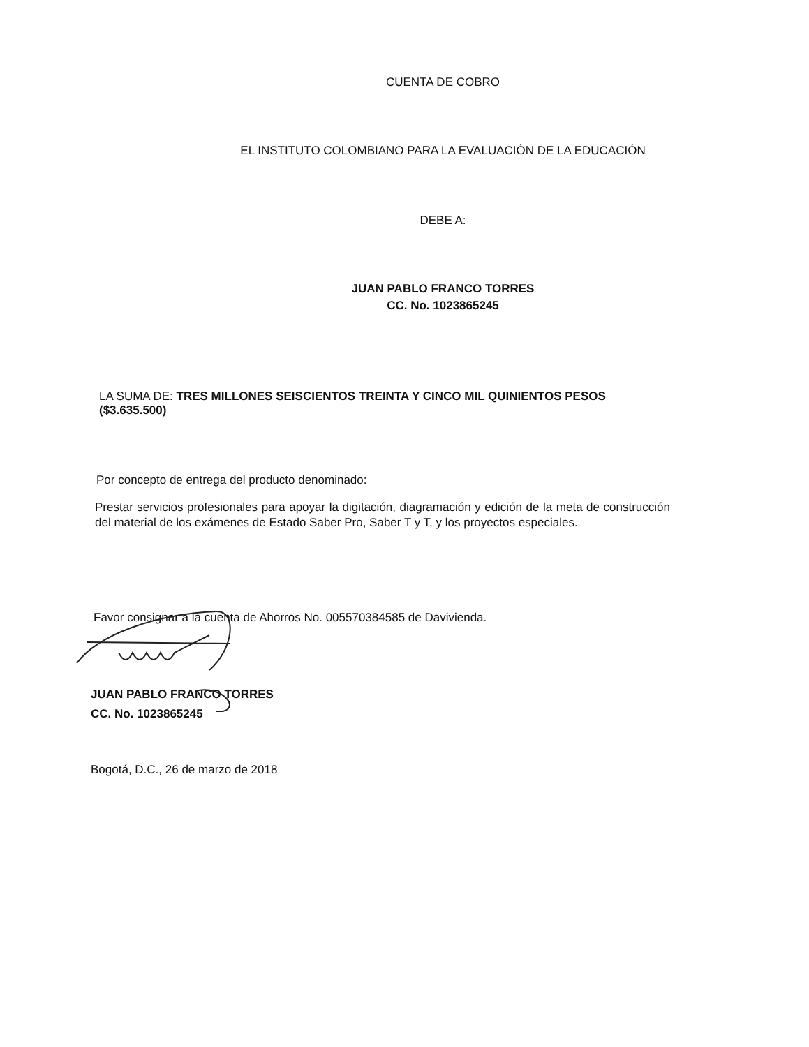CUENTA DE COBRO
EL INSTITUTO COLOMBIANO PARA LA EVALUACIÓN DE LA EDUCACIÓN
DEBE A:
JUAN PABLO FRANCO TORRES
CC. No. 1023865245
LA SUMA DE: TRES MILLONES SEISCIENTOS TREINTA Y CINCO MIL QUINIENTOS PESOS ($3.635.500)
Por concepto de entrega del producto denominado:
Prestar servicios profesionales para apoyar la digitación, diagramación y edición de la meta de construcción del material de los exámenes de Estado Saber Pro, Saber T y T, y los proyectos especiales.
Favor consignar a la cuenta de Ahorros No. 005570384585 de Davivienda.
JUAN PABLO FRANCO TORRES
CC. No. 1023865245
Bogotá, D.C., 26 de marzo de 2018